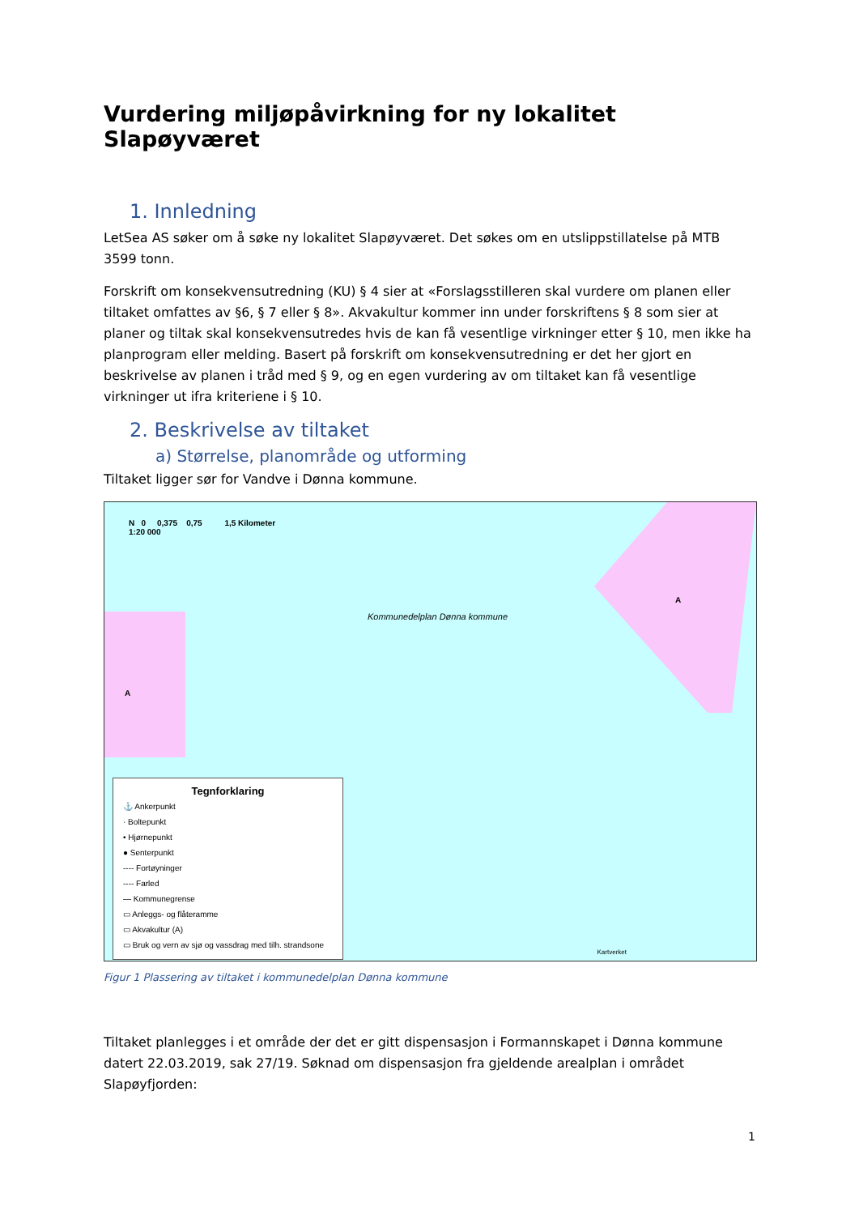Vurdering miljøpåvirkning for ny lokalitet Slapøyværet
1. Innledning
LetSea AS søker om å søke ny lokalitet Slapøyværet. Det søkes om en utslippstillatelse på MTB 3599 tonn.
Forskrift om konsekvensutredning (KU) § 4 sier at «Forslagsstilleren skal vurdere om planen eller tiltaket omfattes av §6, § 7 eller § 8». Akvakultur kommer inn under forskriftens § 8 som sier at planer og tiltak skal konsekvensutredes hvis de kan få vesentlige virkninger etter § 10, men ikke ha planprogram eller melding. Basert på forskrift om konsekvensutredning er det her gjort en beskrivelse av planen i tråd med § 9, og en egen vurdering av om tiltaket kan få vesentlige virkninger ut ifra kriteriene i § 10.
2. Beskrivelse av tiltaket
a) Størrelse, planområde og utforming
Tiltaket ligger sør for Vandve i Dønna kommune.
N 0 0,375 0,75 1,5 Kilometer
1:20 000
Kommunedelplan Dønna kommune
A
A
Tegnforklaring
⚓ Ankerpunkt
· Boltepunkt
• Hjørnepunkt
● Senterpunkt
---- Fortøyninger
---- Farled
— Kommunegrense
▭ Anleggs- og flåteramme
▭ Akvakultur (A)
▭ Bruk og vern av sjø og vassdrag med tilh. strandsone
Kartverket
Figur 1 Plassering av tiltaket i kommunedelplan Dønna kommune
Tiltaket planlegges i et område der det er gitt dispensasjon i Formannskapet i Dønna kommune datert 22.03.2019, sak 27/19. Søknad om dispensasjon fra gjeldende arealplan i området Slapøyfjorden:
1